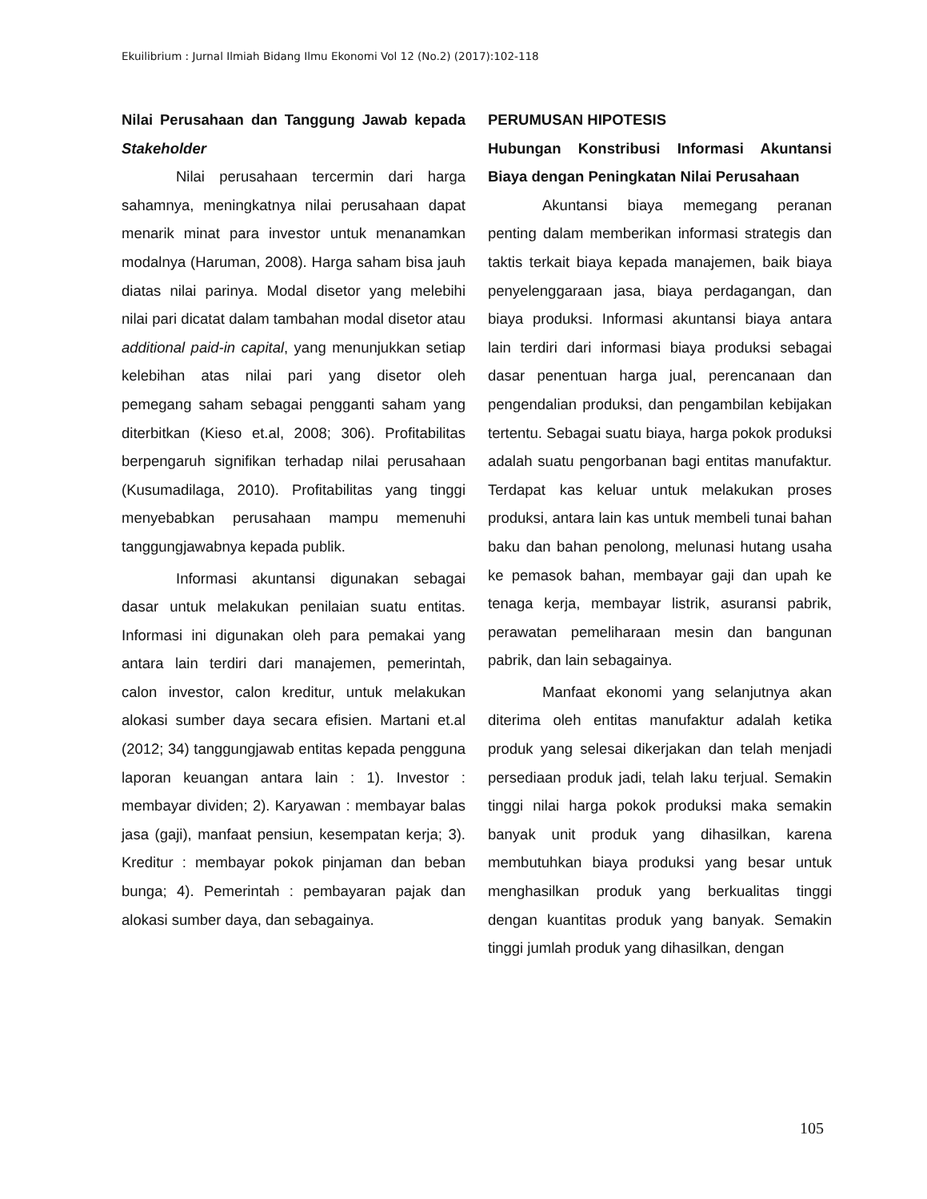Ekuilibrium : Jurnal Ilmiah Bidang Ilmu Ekonomi Vol 12 (No.2) (2017):102-118
Nilai Perusahaan dan Tanggung Jawab kepada Stakeholder
Nilai perusahaan tercermin dari harga sahamnya, meningkatnya nilai perusahaan dapat menarik minat para investor untuk menanamkan modalnya (Haruman, 2008). Harga saham bisa jauh diatas nilai parinya. Modal disetor yang melebihi nilai pari dicatat dalam tambahan modal disetor atau additional paid-in capital, yang menunjukkan setiap kelebihan atas nilai pari yang disetor oleh pemegang saham sebagai pengganti saham yang diterbitkan (Kieso et.al, 2008; 306). Profitabilitas berpengaruh signifikan terhadap nilai perusahaan (Kusumadilaga, 2010). Profitabilitas yang tinggi menyebabkan perusahaan mampu memenuhi tanggungjawabnya kepada publik.
Informasi akuntansi digunakan sebagai dasar untuk melakukan penilaian suatu entitas. Informasi ini digunakan oleh para pemakai yang antara lain terdiri dari manajemen, pemerintah, calon investor, calon kreditur, untuk melakukan alokasi sumber daya secara efisien. Martani et.al (2012; 34) tanggungjawab entitas kepada pengguna laporan keuangan antara lain : 1). Investor : membayar dividen; 2). Karyawan : membayar balas jasa (gaji), manfaat pensiun, kesempatan kerja; 3). Kreditur : membayar pokok pinjaman dan beban bunga; 4). Pemerintah : pembayaran pajak dan alokasi sumber daya, dan sebagainya.
PERUMUSAN HIPOTESIS
Hubungan Konstribusi Informasi Akuntansi Biaya dengan Peningkatan Nilai Perusahaan
Akuntansi biaya memegang peranan penting dalam memberikan informasi strategis dan taktis terkait biaya kepada manajemen, baik biaya penyelenggaraan jasa, biaya perdagangan, dan biaya produksi. Informasi akuntansi biaya antara lain terdiri dari informasi biaya produksi sebagai dasar penentuan harga jual, perencanaan dan pengendalian produksi, dan pengambilan kebijakan tertentu. Sebagai suatu biaya, harga pokok produksi adalah suatu pengorbanan bagi entitas manufaktur. Terdapat kas keluar untuk melakukan proses produksi, antara lain kas untuk membeli tunai bahan baku dan bahan penolong, melunasi hutang usaha ke pemasok bahan, membayar gaji dan upah ke tenaga kerja, membayar listrik, asuransi pabrik, perawatan pemeliharaan mesin dan bangunan pabrik, dan lain sebagainya.
Manfaat ekonomi yang selanjutnya akan diterima oleh entitas manufaktur adalah ketika produk yang selesai dikerjakan dan telah menjadi persediaan produk jadi, telah laku terjual. Semakin tinggi nilai harga pokok produksi maka semakin banyak unit produk yang dihasilkan, karena membutuhkan biaya produksi yang besar untuk menghasilkan produk yang berkualitas tinggi dengan kuantitas produk yang banyak. Semakin tinggi jumlah produk yang dihasilkan, dengan
105